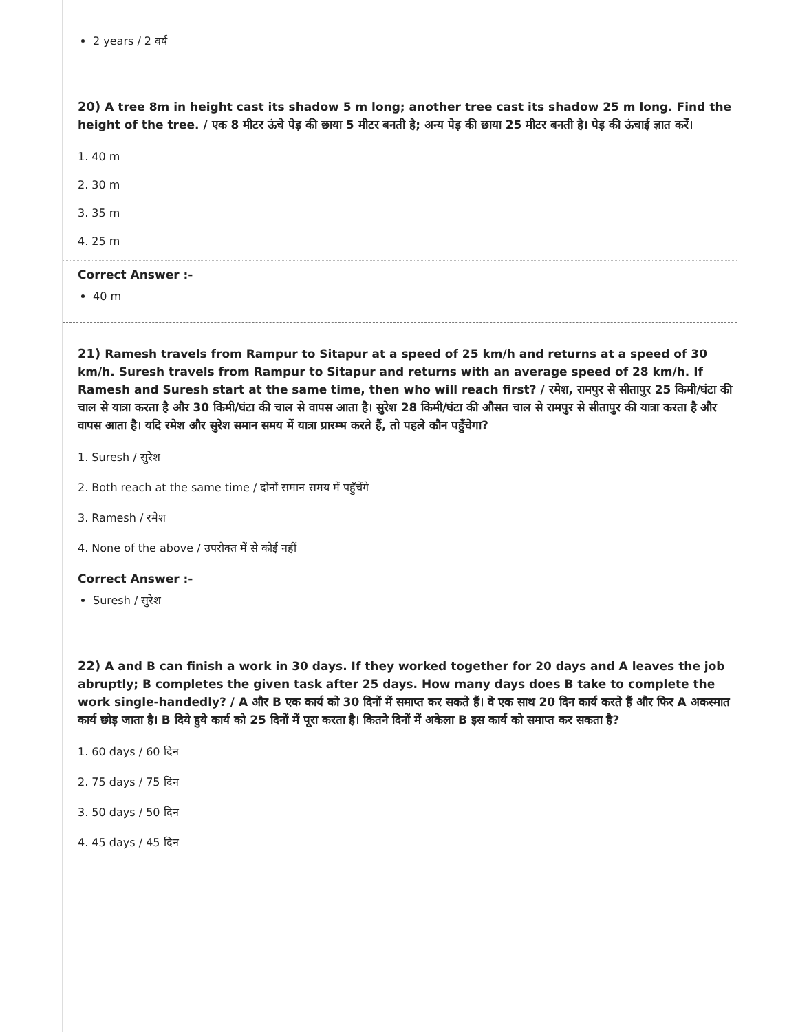2 years / 2 वर्ष
20) A tree 8m in height cast its shadow 5 m long; another tree cast its shadow 25 m long. Find the height of the tree. / एक 8 मीटर ऊंचे पेड़ की छाया 5 मीटर बनती है; अन्य पेड़ की छाया 25 मीटर बनती है। पेड़ की ऊंचाई ज्ञात करें।
1. 40 m
2. 30 m
3. 35 m
4. 25 m
Correct Answer :-
40 m
21) Ramesh travels from Rampur to Sitapur at a speed of 25 km/h and returns at a speed of 30 km/h. Suresh travels from Rampur to Sitapur and returns with an average speed of 28 km/h. If Ramesh and Suresh start at the same time, then who will reach first? / रमेश, रामपुर से सीतापुर 25 किमी/घंटा की चाल से यात्रा करता है और 30 किमी/घंटा की चाल से वापस आता है। सुरेश 28 किमी/घंटा की औसत चाल से रामपुर से सीतापुर की यात्रा करता है और वापस आता है। यदि रमेश और सुरेश समान समय में यात्रा प्रारम्भ करते हैं, तो पहले कौन पहुँचेगा?
1. Suresh / सुरेश
2. Both reach at the same time / दोनों समान समय में पहुँचेंगे
3. Ramesh / रमेश
4. None of the above / उपरोक्त में से कोई नहीं
Correct Answer :-
Suresh / सुरेश
22) A and B can finish a work in 30 days. If they worked together for 20 days and A leaves the job abruptly; B completes the given task after 25 days. How many days does B take to complete the work single-handedly? / A और B एक कार्य को 30 दिनों में समाप्त कर सकते हैं। वे एक साथ 20 दिन कार्य करते हैं और फिर A अकस्मात कार्य छोड़ जाता है। B दिये हुये कार्य को 25 दिनों में पूरा करता है। कितने दिनों में अकेला B इस कार्य को समाप्त कर सकता है?
1. 60 days / 60 दिन
2. 75 days / 75 दिन
3. 50 days / 50 दिन
4. 45 days / 45 दिन